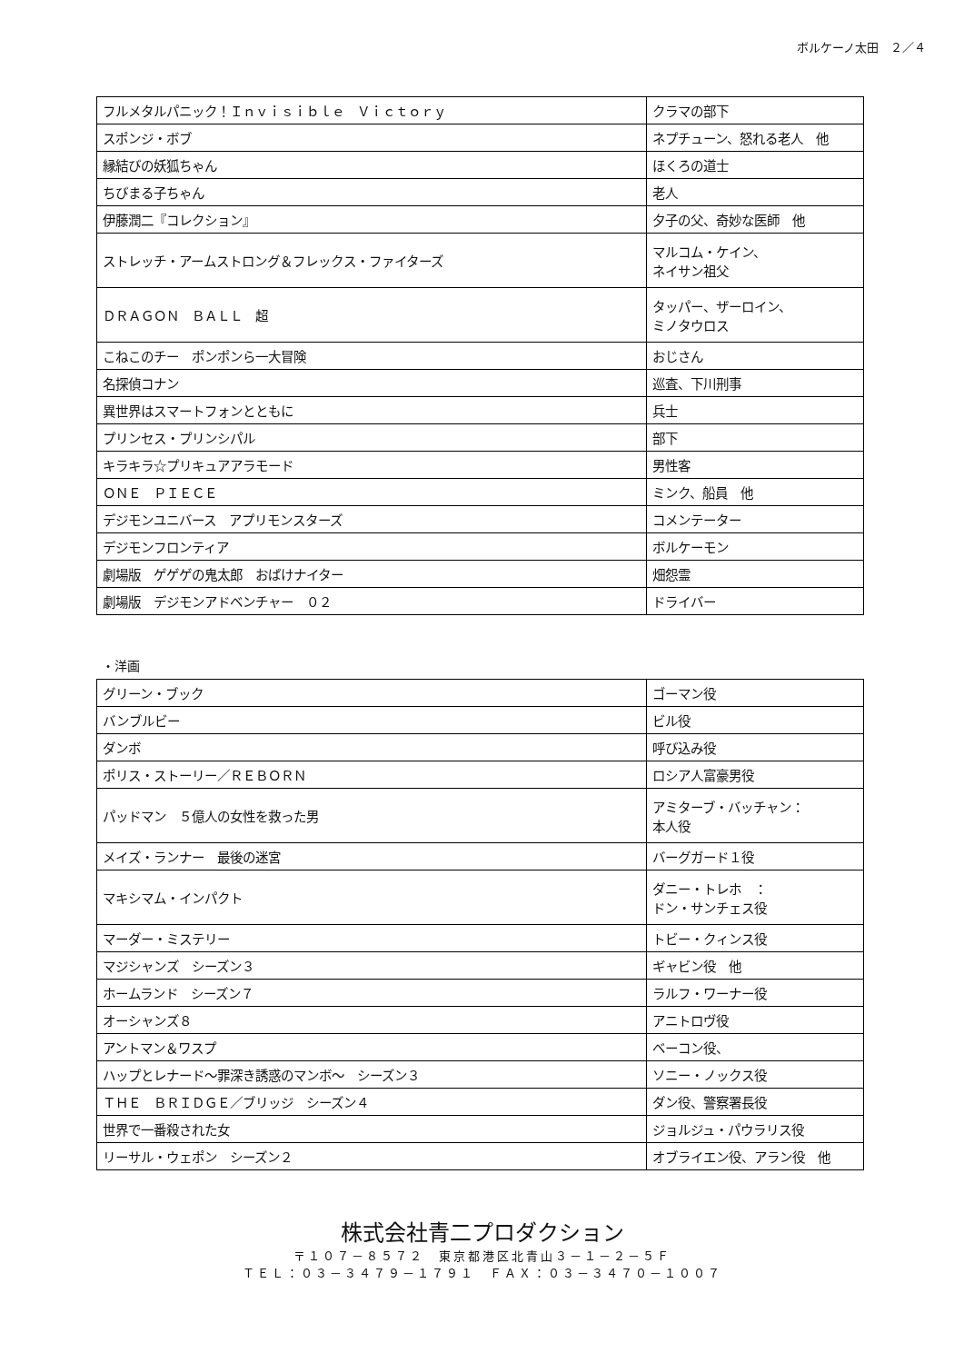ボルケーノ太田　２／４
| フルメタルパニック！Ｉｎｖｉｓｉｂｌｅ Ｖｉｃｔｏｒｙ | クラマの部下 |
| スポンジ・ボブ | ネプチューン、怒れる老人 他 |
| 縁結びの妖狐ちゃん | ほくろの道士 |
| ちびまる子ちゃん | 老人 |
| 伊藤潤二『コレクション』 | 夕子の父、奇妙な医師 他 |
| ストレッチ・アームストロング＆フレックス・ファイターズ | マルコム・ケイン、 ネイサン祖父 |
| ＤＲＡＧＯＮ ＢＡＬＬ 超 | タッパー、ザーロイン、 ミノタウロス |
| こねこのチー ポンポンら一大冒険 | おじさん |
| 名探偵コナン | 巡査、下川刑事 |
| 異世界はスマートフォンとともに | 兵士 |
| プリンセス・プリンシパル | 部下 |
| キラキラ☆プリキュアアラモード | 男性客 |
| ＯＮＥ ＰＩＥＣＥ | ミンク、船員 他 |
| デジモンユニバース アプリモンスターズ | コメンテーター |
| デジモンフロンティア | ボルケーモン |
| 劇場版 ゲゲゲの鬼太郎 おばけナイター | 畑怨霊 |
| 劇場版 デジモンアドベンチャー ０２ | ドライバー |
・洋画
| グリーン・ブック | ゴーマン役 |
| バンブルビー | ビル役 |
| ダンボ | 呼び込み役 |
| ポリス・ストーリー／ＲＥＢＯＲＮ | ロシア人富豪男役 |
| パッドマン ５億人の女性を救った男 | アミターブ・バッチャン： 本人役 |
| メイズ・ランナー 最後の迷宮 | バーグガード１役 |
| マキシマム・インパクト | ダニー・トレホ ： ドン・サンチェス役 |
| マーダー・ミステリー | トビー・クィンス役 |
| マジシャンズ シーズン３ | ギャビン役 他 |
| ホームランド シーズン７ | ラルフ・ワーナー役 |
| オーシャンズ８ | アニトロヴ役 |
| アントマン＆ワスプ | ベーコン役、 |
| ハップとレナード～罪深き誘惑のマンボ～ シーズン３ | ソニー・ノックス役 |
| ＴＨＥ ＢＲＩＤＧＥ／ブリッジ シーズン４ | ダン役、警察署長役 |
| 世界で一番殺された女 | ジョルジュ・パウラリス役 |
| リーサル・ウェポン シーズン２ | オブライエン役、アラン役 他 |
株式会社青二プロダクション
〒１０７－８５７２　東京都港区北青山３－１－２－５Ｆ
ＴＥＬ：０３－３４７９－１７９１　ＦＡＸ：０３－３４７０－１００７